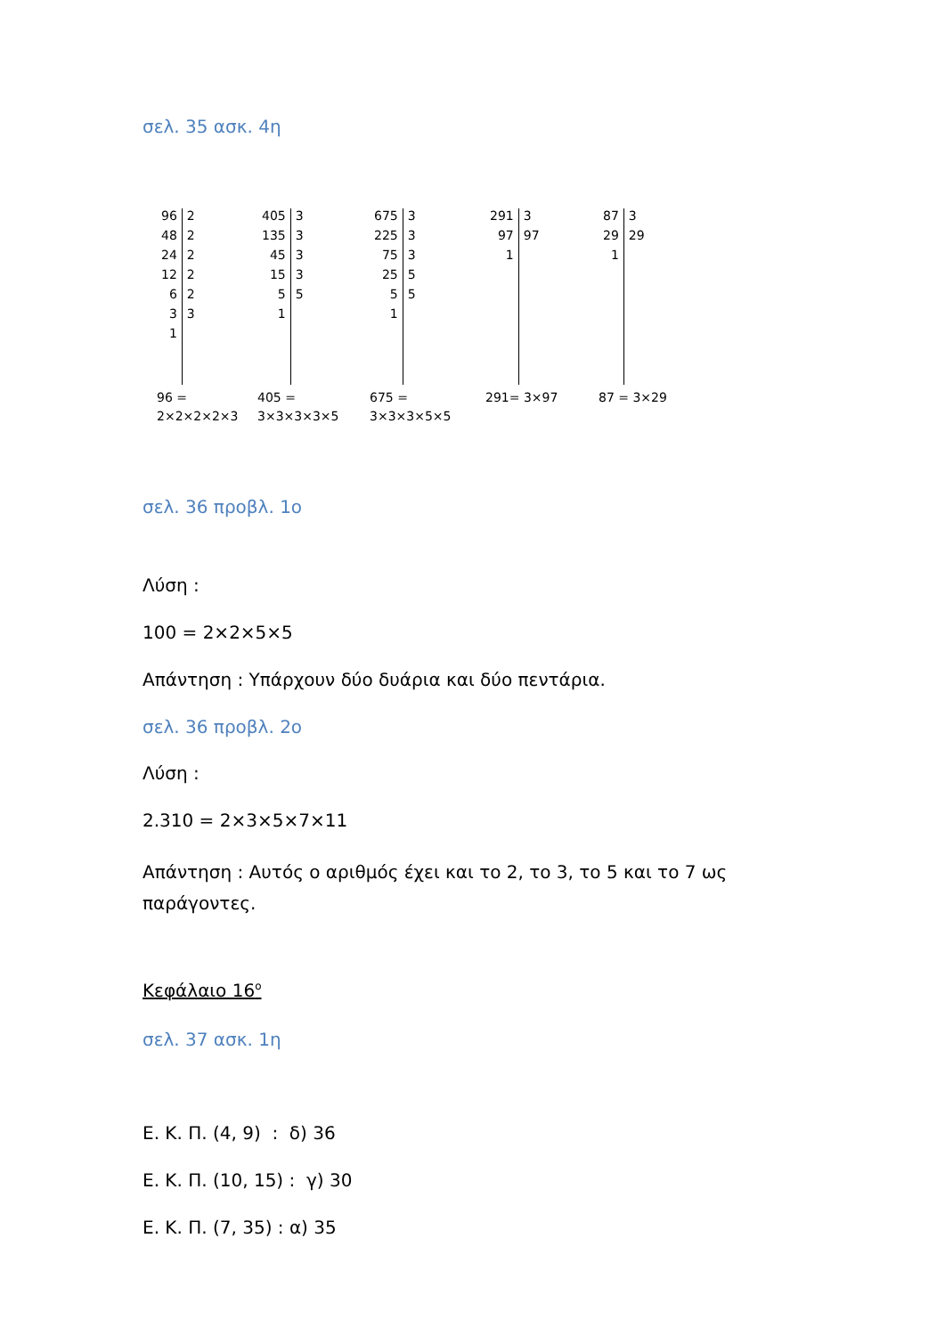σελ. 35 ασκ. 4η
| 96 | 2 |
| 48 | 2 |
| 24 | 2 |
| 12 | 2 |
| 6 | 2 |
| 3 | 3 |
| 1 | |
96 =
2×2×2×2×3
| 405 | 3 |
| 135 | 3 |
| 45 | 3 |
| 15 | 3 |
| 5 | 5 |
| 1 | |
405 =
3×3×3×3×5
| 675 | 3 |
| 225 | 3 |
| 75 | 3 |
| 25 | 5 |
| 5 | 5 |
| 1 | |
675 =
3×3×3×5×5
| 291 | 3 |
| 97 | 97 |
| 1 | |
291= 3×97
| 87 | 3 |
| 29 | 29 |
| 1 | |
87 = 3×29
σελ. 36 προβλ. 1ο
Λύση :
100 = 2×2×5×5
Απάντηση : Υπάρχουν δύο δυάρια και δύο πεντάρια.
σελ. 36 προβλ. 2ο
Λύση :
2.310 = 2×3×5×7×11
Απάντηση : Αυτός ο αριθμός έχει και το 2, το 3, το 5 και το 7 ως παράγοντες.
Κεφάλαιο 16<sup>ο</sup>
σελ. 37 ασκ. 1η
Ε. Κ. Π. (4, 9) : δ) 36
Ε. Κ. Π. (10, 15) : γ) 30
Ε. Κ. Π. (7, 35) : α) 35